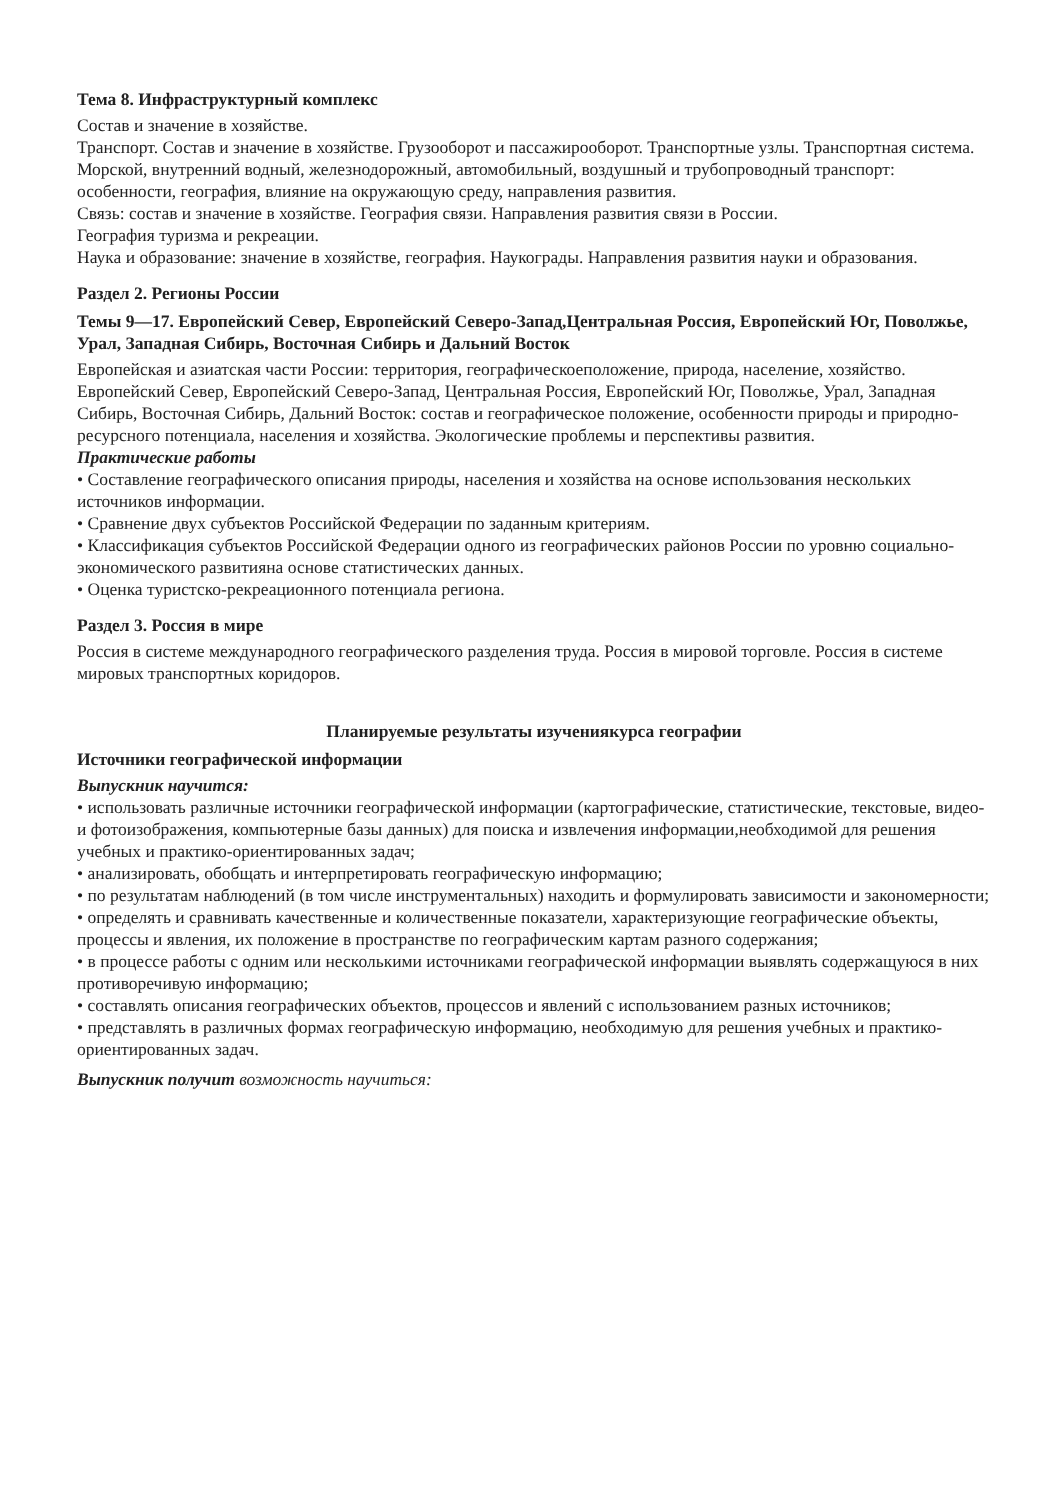Тема 8. Инфраструктурный комплекс
Состав и значение в хозяйстве.
Транспорт. Состав и значение в хозяйстве. Грузооборот и пассажирооборот. Транспортные узлы. Транспортная система.
Морской, внутренний водный, железнодорожный, автомобильный, воздушный и трубопроводный транспорт: особенности, география, влияние на окружающую среду, направления развития.
Связь: состав и значение в хозяйстве. География связи. Направления развития связи в России.
География туризма и рекреации.
Наука и образование: значение в хозяйстве, география. Наукограды. Направления развития науки и образования.
Раздел 2. Регионы России
Темы 9—17. Европейский Север, Европейский Северо-Запад,Центральная Россия, Европейский Юг, Поволжье, Урал, Западная Сибирь, Восточная Сибирь и Дальний Восток
Европейская и азиатская части России: территория, географическоеположение, природа, население, хозяйство.
Европейский Север, Европейский Северо-Запад, Центральная Россия, Европейский Юг, Поволжье, Урал, Западная Сибирь, Восточная Сибирь, Дальний Восток: состав и географическое положение, особенности природы и природно-ресурсного потенциала, населения и хозяйства. Экологические проблемы и перспективы развития.
Практические работы
• Составление географического описания природы, населения и хозяйства на основе использования нескольких источников информации.
• Сравнение двух субъектов Российской Федерации по заданным критериям.
• Классификация субъектов Российской Федерации одного из географических районов России по уровню социально-экономического развитияна основе статистических данных.
• Оценка туристско-рекреационного потенциала региона.
Раздел 3. Россия в мире
Россия в системе международного географического разделения труда. Россия в мировой торговле. Россия в системе мировых транспортных коридоров.
Планируемые результаты изучениякурса географии
Источники географической информации
Выпускник научится:
• использовать различные источники географической информации (картографические, статистические, текстовые, видео- и фотоизображения, компьютерные базы данных) для поиска и извлечения информации,необходимой для решения учебных и практико-ориентированных задач;
• анализировать, обобщать и интерпретировать географическую информацию;
• по результатам наблюдений (в том числе инструментальных) находить и формулировать зависимости и закономерности;
• определять и сравнивать качественные и количественные показатели, характеризующие географические объекты, процессы и явления, их положение в пространстве по географическим картам разного содержания;
• в процессе работы с одним или несколькими источниками географической информации выявлять содержащуюся в них противоречивую информацию;
• составлять описания географических объектов, процессов и явлений с использованием разных источников;
• представлять в различных формах географическую информацию, необходимую для решения учебных и практико-ориентированных задач.
Выпускник получит возможность научиться: